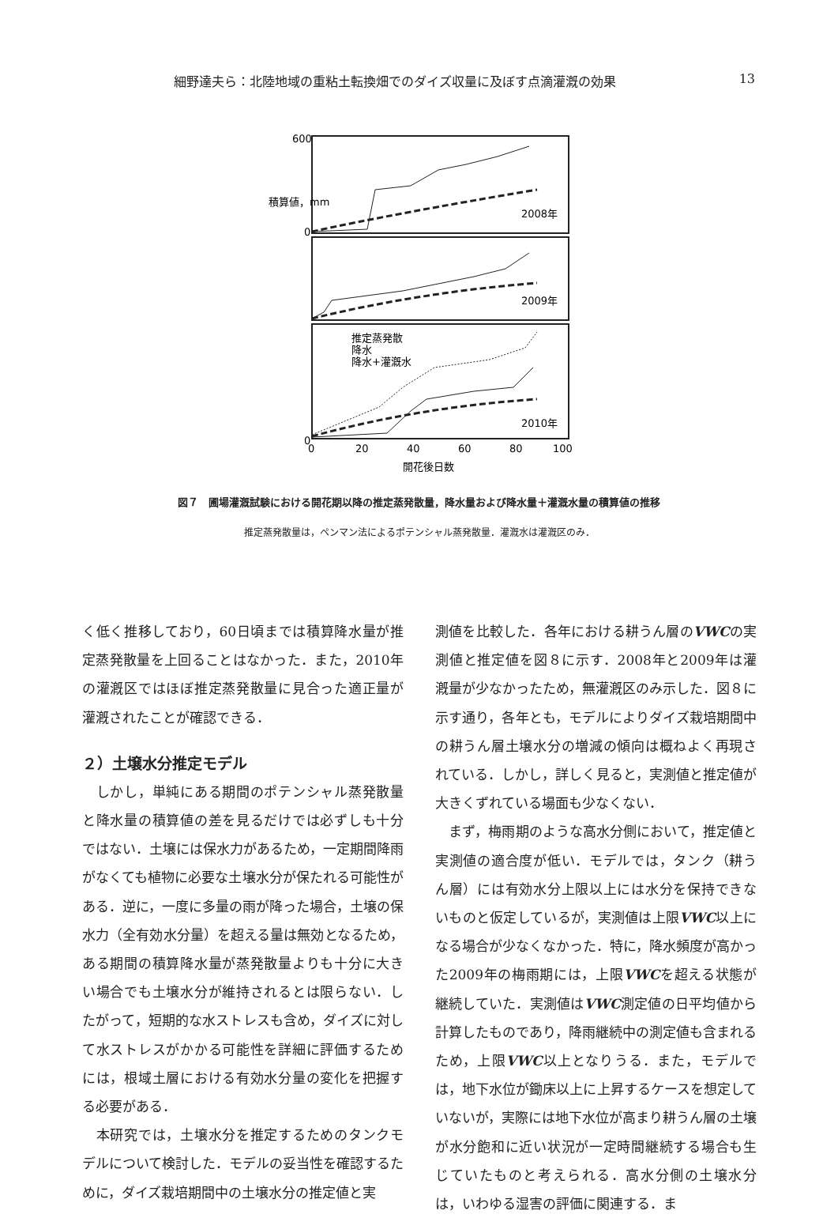細野達夫ら：北陸地域の重粘土転換畑でのダイズ収量に及ぼす点滴灌漑の効果 13
2008年
2009年
2010年
推定蒸発散
降水
降水+灌漑水
600
0
0
0
20
40
60
80
100
開花後日数
積算値，mm
図７　圃場灌漑試験における開花期以降の推定蒸発散量，降水量および降水量＋灌漑水量の積算値の推移
推定蒸発散量は，ペンマン法によるポテンシャル蒸発散量．灌漑水は灌漑区のみ．
く低く推移しており，60日頃までは積算降水量が推定蒸発散量を上回ることはなかった．また，2010年の灌漑区ではほぼ推定蒸発散量に見合った適正量が灌漑されたことが確認できる．
２）土壌水分推定モデル
　しかし，単純にある期間のポテンシャル蒸発散量と降水量の積算値の差を見るだけでは必ずしも十分ではない．土壌には保水力があるため，一定期間降雨がなくても植物に必要な土壌水分が保たれる可能性がある．逆に，一度に多量の雨が降った場合，土壌の保水力（全有効水分量）を超える量は無効となるため，ある期間の積算降水量が蒸発散量よりも十分に大きい場合でも土壌水分が維持されるとは限らない．したがって，短期的な水ストレスも含め，ダイズに対して水ストレスがかかる可能性を詳細に評価するためには，根域土層における有効水分量の変化を把握する必要がある．
　本研究では，土壌水分を推定するためのタンクモデルについて検討した．モデルの妥当性を確認するために，ダイズ栽培期間中の土壌水分の推定値と実
測値を比較した．各年における耕うん層のVWCの実測値と推定値を図８に示す．2008年と2009年は灌漑量が少なかったため，無灌漑区のみ示した．図８に示す通り，各年とも，モデルによりダイズ栽培期間中の耕うん層土壌水分の増減の傾向は概ねよく再現されている．しかし，詳しく見ると，実測値と推定値が大きくずれている場面も少なくない．
　まず，梅雨期のような高水分側において，推定値と実測値の適合度が低い．モデルでは，タンク（耕うん層）には有効水分上限以上には水分を保持できないものと仮定しているが，実測値は上限VWC以上になる場合が少なくなかった．特に，降水頻度が高かった2009年の梅雨期には，上限VWCを超える状態が継続していた．実測値はVWC測定値の日平均値から計算したものであり，降雨継続中の測定値も含まれるため，上限VWC以上となりうる．また，モデルでは，地下水位が鋤床以上に上昇するケースを想定していないが，実際には地下水位が高まり耕うん層の土壌が水分飽和に近い状況が一定時間継続する場合も生じていたものと考えられる．高水分側の土壌水分は，いわゆる湿害の評価に関連する．ま